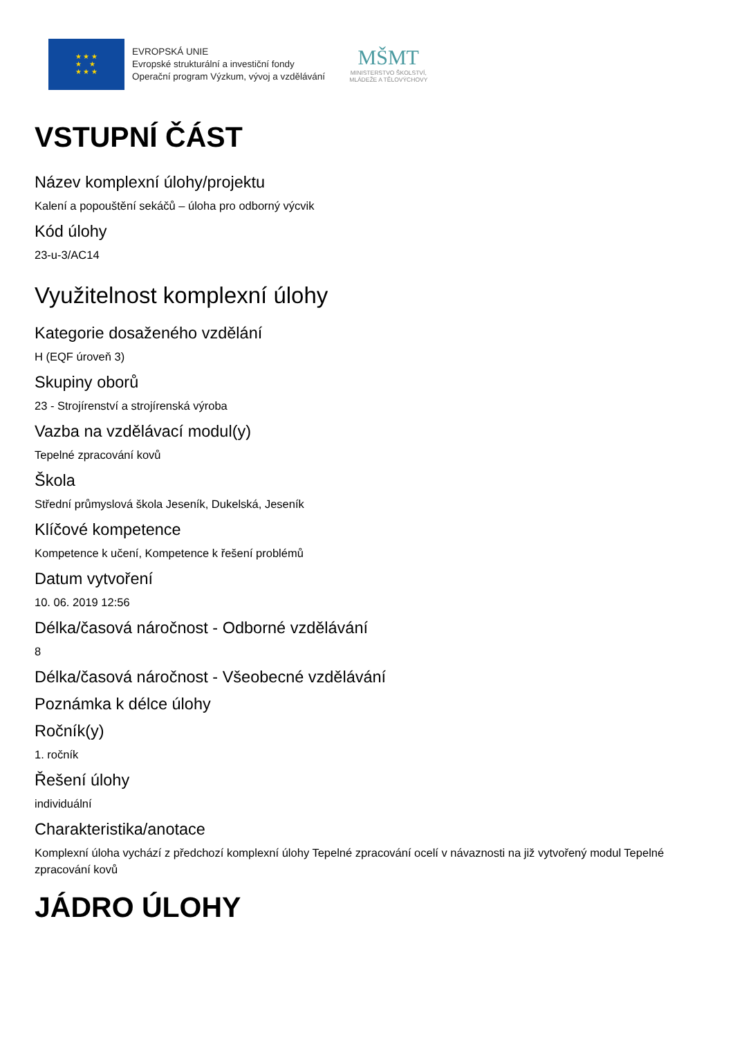★ ★ ★
★ ★
★ ★ ★
EVROPSKÁ UNIE
Evropské strukturální a investiční fondy
Operační program Výzkum, vývoj a vzdělávání
MŠMT
MINISTERSTVO ŠKOLSTVÍ,
MLÁDEŽE A TĚLOVÝCHOVY
VSTUPNÍ ČÁST
Název komplexní úlohy/projektu
Kalení a popouštění sekáčů – úloha pro odborný výcvik
Kód úlohy
23-u-3/AC14
Využitelnost komplexní úlohy
Kategorie dosaženého vzdělání
H (EQF úroveň 3)
Skupiny oborů
23 - Strojírenství a strojírenská výroba
Vazba na vzdělávací modul(y)
Tepelné zpracování kovů
Škola
Střední průmyslová škola Jeseník, Dukelská, Jeseník
Klíčové kompetence
Kompetence k učení, Kompetence k řešení problémů
Datum vytvoření
10. 06. 2019 12:56
Délka/časová náročnost - Odborné vzdělávání
8
Délka/časová náročnost - Všeobecné vzdělávání
Poznámka k délce úlohy
Ročník(y)
1. ročník
Řešení úlohy
individuální
Charakteristika/anotace
Komplexní úloha vychází z předchozí komplexní úlohy Tepelné zpracování ocelí v návaznosti na již vytvořený modul Tepelné zpracování kovů
JÁDRO ÚLOHY